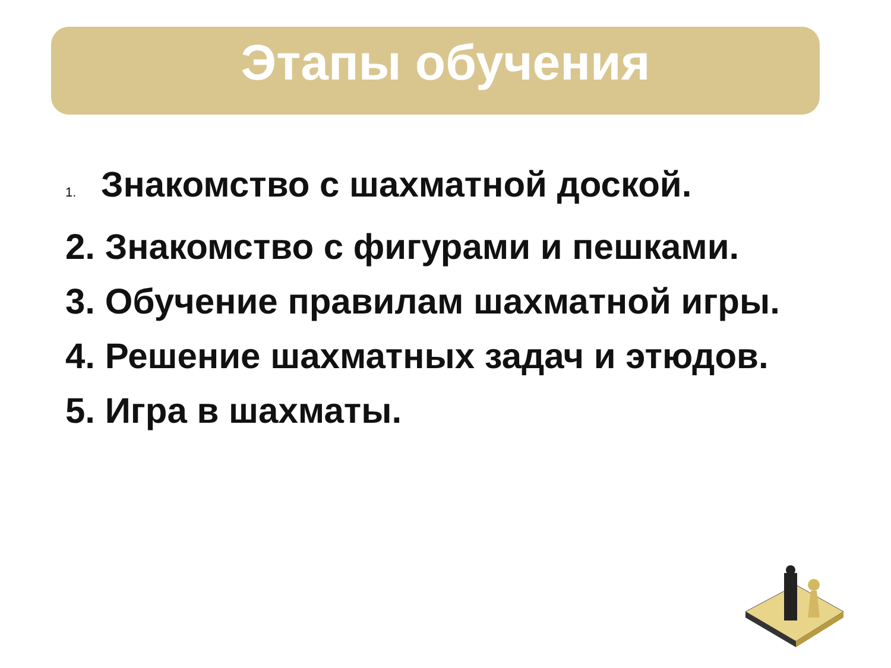Этапы обучения
1. Знакомство с шахматной доской.
2. Знакомство с фигурами и пешками.
3. Обучение правилам шахматной игры.
4. Решение шахматных задач и этюдов.
5. Игра в шахматы.